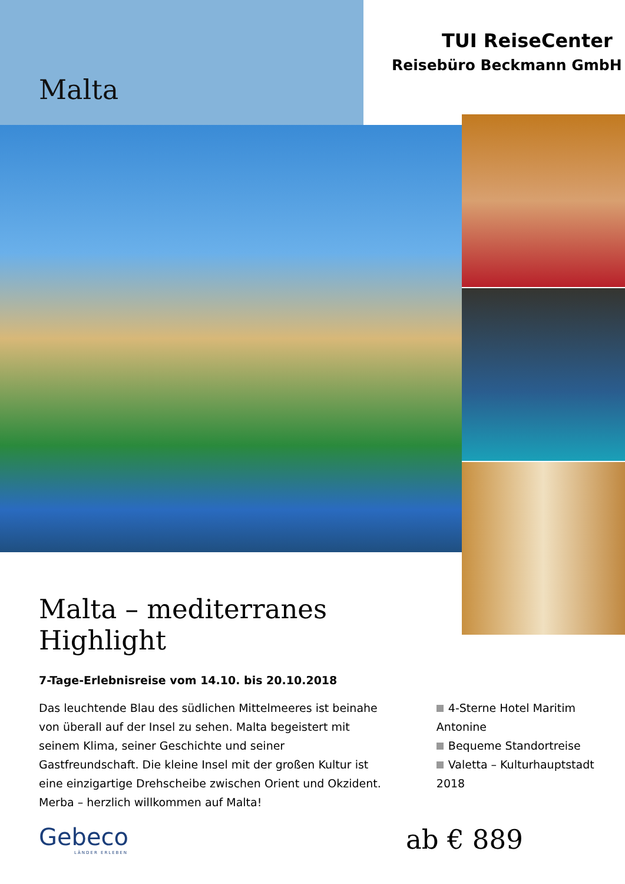Malta
TUI ReiseCenter
Reisebüro Beckmann GmbH
Malta – mediterranes Highlight
7-Tage-Erlebnisreise vom 14.10. bis 20.10.2018
Das leuchtende Blau des südlichen Mittelmeeres ist beinahe von überall auf der Insel zu sehen. Malta begeistert mit seinem Klima, seiner Geschichte und seiner Gastfreundschaft. Die kleine Insel mit der großen Kultur ist eine einzigartige Drehscheibe zwischen Orient und Okzident. Merba – herzlich willkommen auf Malta!
4-Sterne Hotel Maritim Antonine
Bequeme Standortreise
Valetta – Kulturhauptstadt 2018
Gebeco
LÄNDER ERLEBEN
ab € 889